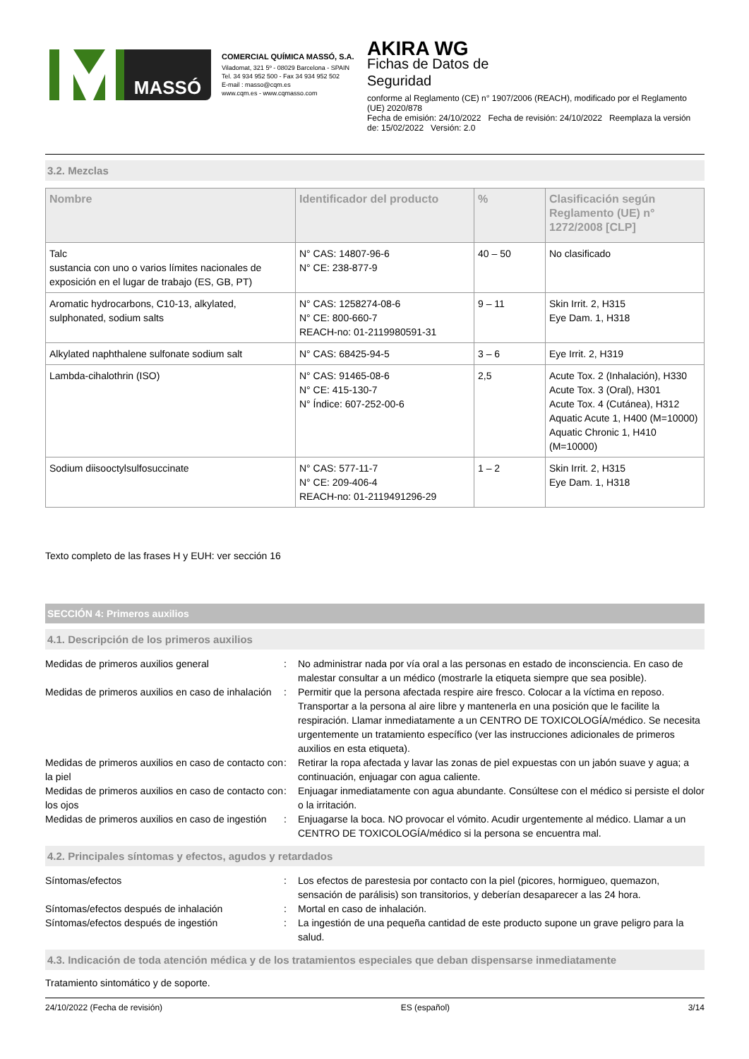MASSÓ
COMERCIAL QUÍMICA MASSÓ, S.A.
Viladomat, 321 5º - 08029 Barcelona - SPAIN
Tel. 34 934 952 500 - Fax 34 934 952 502
E-mail : masso@cqm.es
www.cqm.es - www.cqmasso.com
AKIRA WG
Fichas de Datos de
Seguridad
conforme al Reglamento (CE) n° 1907/2006 (REACH), modificado por el Reglamento (UE) 2020/878
Fecha de emisión: 24/10/2022 Fecha de revisión: 24/10/2022 Reemplaza la versión de: 15/02/2022 Versión: 2.0
3.2. Mezclas
| Nombre | Identificador del producto | % | Clasificación según Reglamento (UE) n° 1272/2008 [CLP] |
| --- | --- | --- | --- |
| Talc sustancia con uno o varios límites nacionales de exposición en el lugar de trabajo (ES, GB, PT) | N° CAS: 14807-96-6 N° CE: 238-877-9 | 40 – 50 | No clasificado |
| Aromatic hydrocarbons, C10-13, alkylated, sulphonated, sodium salts | N° CAS: 1258274-08-6 N° CE: 800-660-7 REACH-no: 01-2119980591-31 | 9 – 11 | Skin Irrit. 2, H315 Eye Dam. 1, H318 |
| Alkylated naphthalene sulfonate sodium salt | N° CAS: 68425-94-5 | 3 – 6 | Eye Irrit. 2, H319 |
| Lambda-cihalothrin (ISO) | N° CAS: 91465-08-6 N° CE: 415-130-7 N° Índice: 607-252-00-6 | 2,5 | Acute Tox. 2 (Inhalación), H330 Acute Tox. 3 (Oral), H301 Acute Tox. 4 (Cutánea), H312 Aquatic Acute 1, H400 (M=10000) Aquatic Chronic 1, H410 (M=10000) |
| Sodium diisooctylsulfosuccinate | N° CAS: 577-11-7 N° CE: 209-406-4 REACH-no: 01-2119491296-29 | 1 – 2 | Skin Irrit. 2, H315 Eye Dam. 1, H318 |
Texto completo de las frases H y EUH: ver sección 16
SECCIÓN 4: Primeros auxilios
4.1. Descripción de los primeros auxilios
Medidas de primeros auxilios general : No administrar nada por vía oral a las personas en estado de inconsciencia. En caso de malestar consultar a un médico (mostrarle la etiqueta siempre que sea posible).
Medidas de primeros auxilios en caso de inhalación
: Permitir que la persona afectada respire aire fresco. Colocar a la víctima en reposo. Transportar a la persona al aire libre y mantenerla en una posición que le facilite la respiración. Llamar inmediatamente a un CENTRO DE TOXICOLOGÍA/médico. Se necesita urgentemente un tratamiento específico (ver las instrucciones adicionales de primeros auxilios en esta etiqueta).
Medidas de primeros auxilios en caso de contacto con la piel
: Retirar la ropa afectada y lavar las zonas de piel expuestas con un jabón suave y agua; a continuación, enjuagar con agua caliente.
Medidas de primeros auxilios en caso de contacto con los ojos
: Enjuagar inmediatamente con agua abundante. Consúltese con el médico si persiste el dolor o la irritación.
Medidas de primeros auxilios en caso de ingestión
: Enjuagarse la boca. NO provocar el vómito. Acudir urgentemente al médico. Llamar a un CENTRO DE TOXICOLOGÍA/médico si la persona se encuentra mal.
4.2. Principales síntomas y efectos, agudos y retardados
Síntomas/efectos : Los efectos de parestesia por contacto con la piel (picores, hormigueo, quemazon, sensación de parálisis) son transitorios, y deberían desaparecer a las 24 hora.
Síntomas/efectos después de inhalación : Mortal en caso de inhalación.
Síntomas/efectos después de ingestión : La ingestión de una pequeña cantidad de este producto supone un grave peligro para la salud.
4.3. Indicación de toda atención médica y de los tratamientos especiales que deban dispensarse inmediatamente
Tratamiento sintomático y de soporte.
24/10/2022 (Fecha de revisión) ES (español) 3/14